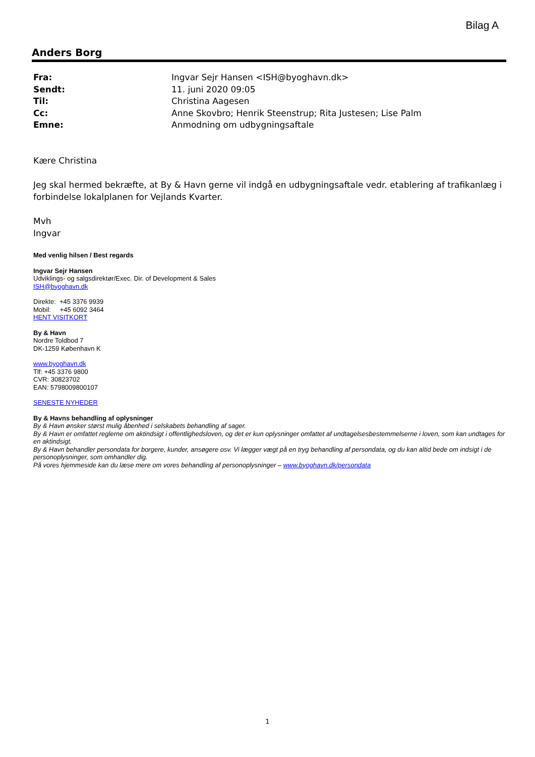Bilag A
Anders Borg
Fra: Ingvar Sejr Hansen <ISH@byoghavn.dk>
Sendt: 11. juni 2020 09:05
Til: Christina Aagesen
Cc: Anne Skovbro; Henrik Steenstrup; Rita Justesen; Lise Palm
Emne: Anmodning om udbygningsaftale
Kære Christina
Jeg skal hermed bekræfte, at By & Havn gerne vil indgå en udbygningsaftale vedr. etablering af trafikanlæg i forbindelse lokalplanen for Vejlands Kvarter.
Mvh
Ingvar
Med venlig hilsen / Best regards
Ingvar Sejr Hansen
Udviklings- og salgsdirektør/Exec. Dir. of Development & Sales
ISH@byoghavn.dk
Direkte: +45 3376 9939
Mobil: +45 6092 3464
HENT VISITKORT
By & Havn
Nordre Toldbod 7
DK-1259 København K
www.byoghavn.dk
Tlf: +45 3376 9800
CVR: 30823702
EAN: 5798009800107
SENESTE NYHEDER
By & Havns behandling af oplysninger
By & Havn ønsker størst mulig åbenhed i selskabets behandling af sager.
By & Havn er omfattet reglerne om aktindsigt i offentlighedsloven, og det er kun oplysninger omfattet af undtagelsesbestemmelserne i loven, som kan undtages for en aktindsigt.
By & Havn behandler persondata for borgere, kunder, ansøgere osv. Vi lægger vægt på en tryg behandling af persondata, og du kan altid bede om indsigt i de personoplysninger, som omhandler dig.
På vores hjemmeside kan du læse mere om vores behandling af personoplysninger – www.byoghavn.dk/persondata
1